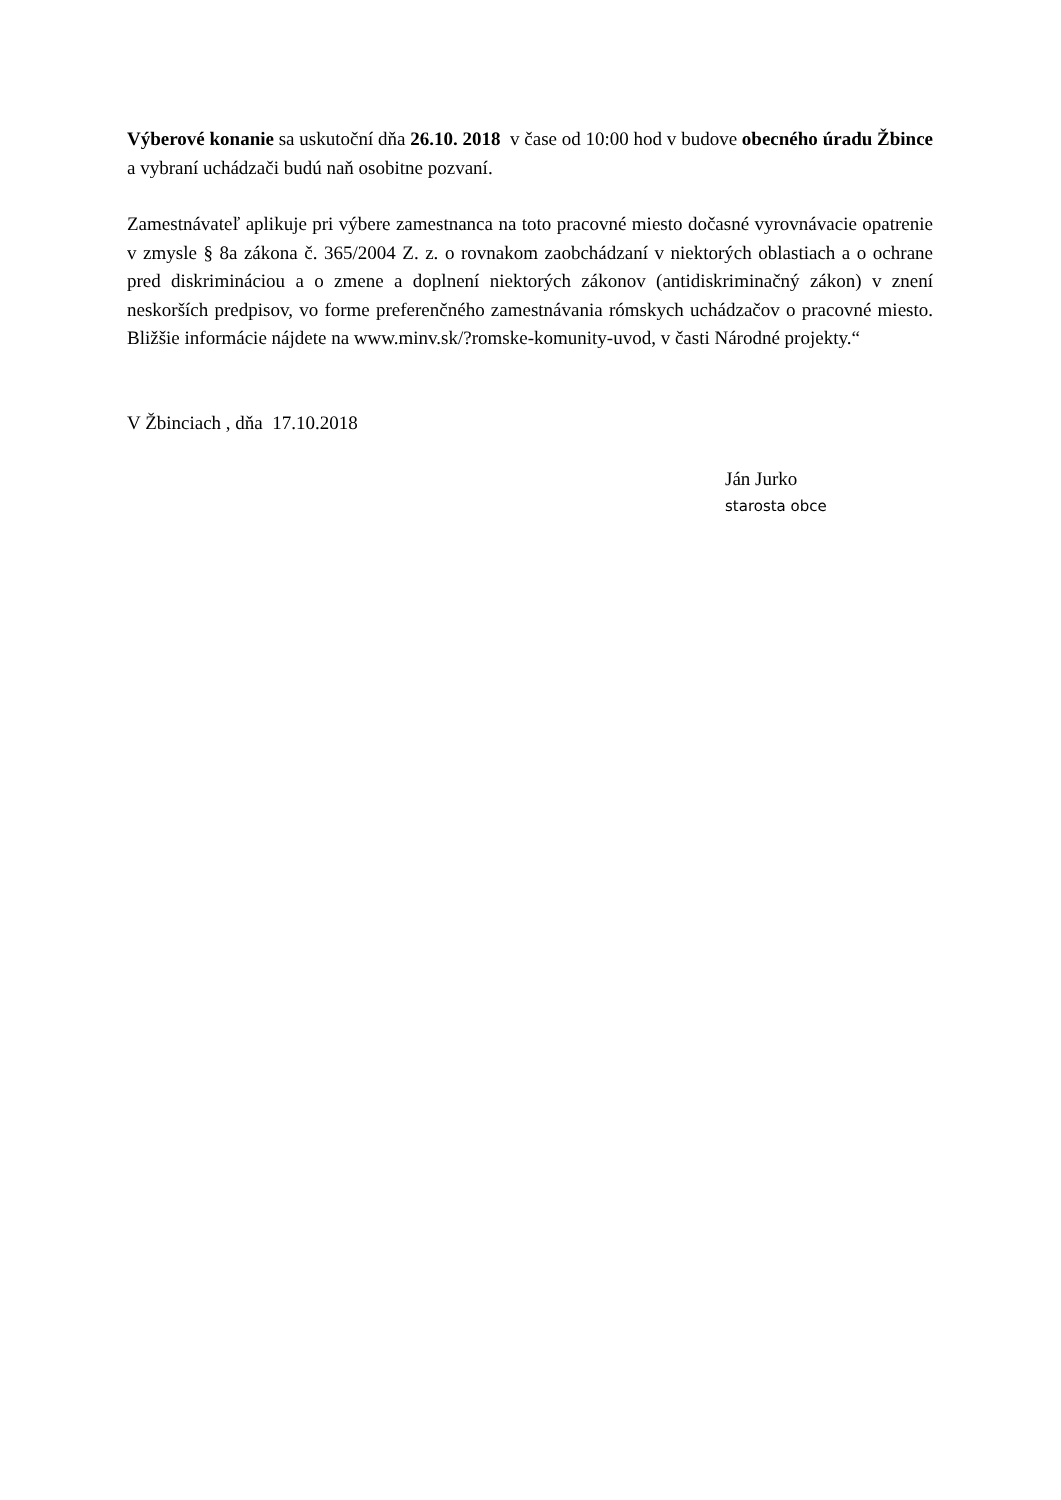Výberové konanie sa uskutoční dňa 26.10. 2018 v čase od 10:00 hod v budove obecného úradu Žbince a vybraní uchádzači budú naň osobitne pozvaní.
Zamestnávateľ aplikuje pri výbere zamestnanca na toto pracovné miesto dočasné vyrovnávacie opatrenie v zmysle § 8a zákona č. 365/2004 Z. z. o rovnakom zaobchádzaní v niektorých oblastiach a o ochrane pred diskrimináciou a o zmene a doplnení niektorých zákonov (antidiskriminačný zákon) v znení neskorších predpisov, vo forme preferenčného zamestnávania rómskych uchádzačov o pracovné miesto. Bližšie informácie nájdete na www.minv.sk/?romske-komunity-uvod, v časti Národné projekty.“
V Žbinciach , dňa 17.10.2018
Ján Jurko
starosta obce